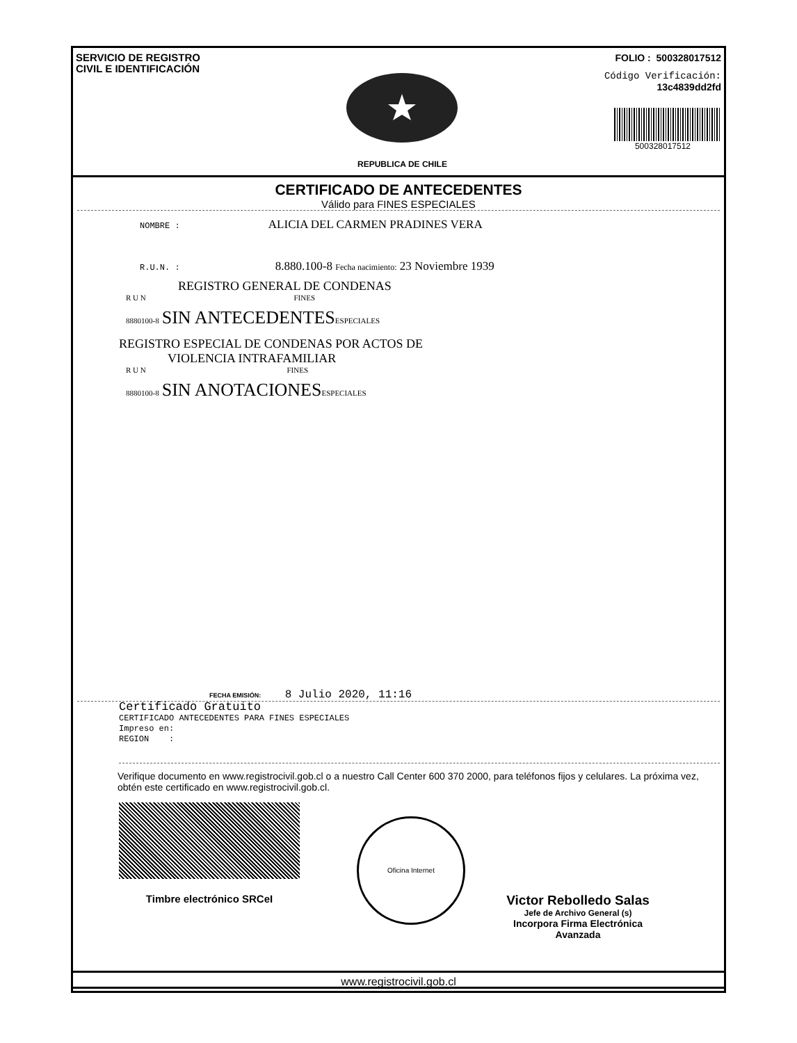SERVICIO DE REGISTRO
CIVIL E IDENTIFICACIÓN
REPUBLICA DE CHILE
FOLIO : 500328017512
Código Verificación:
13c4839dd2fd
500328017512
CERTIFICADO DE ANTECEDENTES
Válido para FINES ESPECIALES
NOMBRE : ALICIA DEL CARMEN PRADINES VERA
R.U.N. : 8.880.100-8 Fecha nacimiento: 23 Noviembre 1939
REGISTRO GENERAL DE CONDENAS
R U N FINES
8880100-8 SIN ANTECEDENTES ESPECIALES
REGISTRO ESPECIAL DE CONDENAS POR ACTOS DE
VIOLENCIA INTRAFAMILIAR
R U N FINES
8880100-8 SIN ANOTACIONES ESPECIALES
FECHA EMISIÓN: 8 Julio 2020, 11:16
Certificado Gratuito
CERTIFICADO ANTECEDENTES PARA FINES ESPECIALES
Impreso en:
REGION :
Verifique documento en www.registrocivil.gob.cl o a nuestro Call Center 600 370 2000, para teléfonos fijos y celulares. La próxima vez, obtén este certificado en www.registrocivil.gob.cl.
Timbre electrónico SRCeI
Oficina Internet
Victor Rebolledo Salas
Jefe de Archivo General (s)
Incorpora Firma Electrónica
Avanzada
www.registrocivil.gob.cl